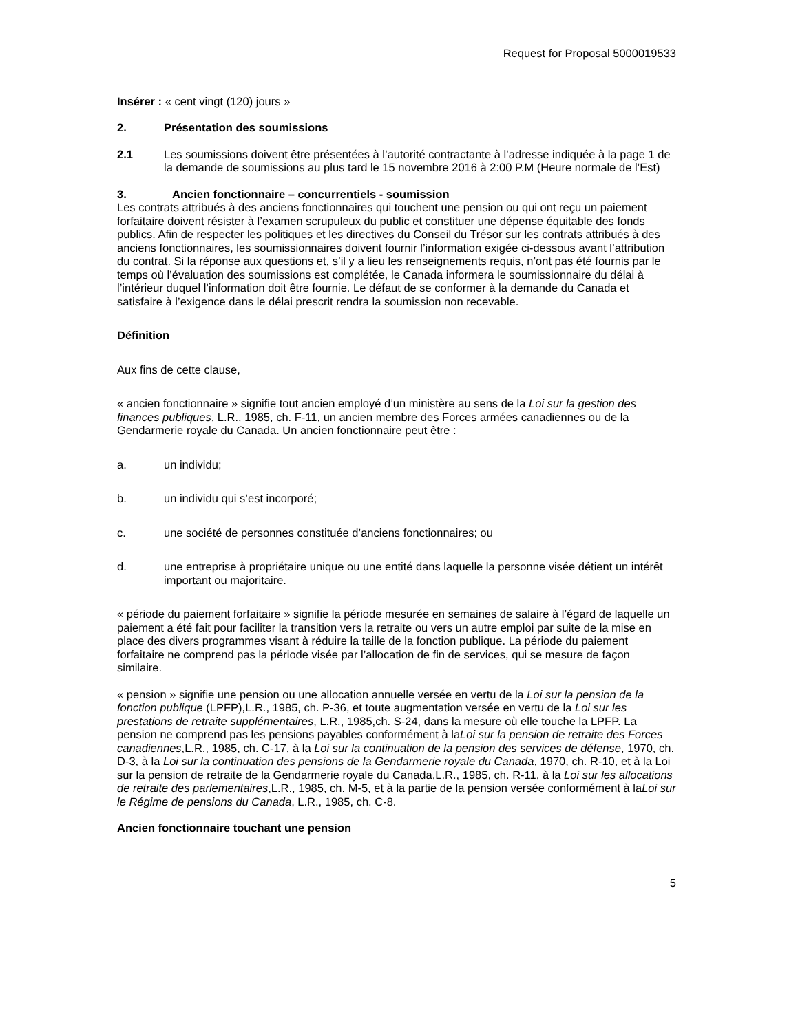Request for Proposal 5000019533
Insérer : « cent vingt (120) jours »
2. Présentation des soumissions
2.1 Les soumissions doivent être présentées à l’autorité contractante à l’adresse indiquée à la page 1 de la demande de soumissions au plus tard le 15 novembre 2016 à 2:00 P.M (Heure normale de l’Est)
3. Ancien fonctionnaire – concurrentiels - soumission
Les contrats attribués à des anciens fonctionnaires qui touchent une pension ou qui ont reçu un paiement forfaitaire doivent résister à l’examen scrupuleux du public et constituer une dépense équitable des fonds publics. Afin de respecter les politiques et les directives du Conseil du Trésor sur les contrats attribués à des anciens fonctionnaires, les soumissionnaires doivent fournir l’information exigée ci-dessous avant l’attribution du contrat. Si la réponse aux questions et, s’il y a lieu les renseignements requis, n’ont pas été fournis par le temps où l’évaluation des soumissions est complétée, le Canada informera le soumissionnaire du délai à l’intérieur duquel l’information doit être fournie. Le défaut de se conformer à la demande du Canada et satisfaire à l’exigence dans le délai prescrit rendra la soumission non recevable.
Définition
Aux fins de cette clause,
« ancien fonctionnaire » signifie tout ancien employé d’un ministère au sens de la Loi sur la gestion des finances publiques, L.R., 1985, ch. F-11, un ancien membre des Forces armées canadiennes ou de la Gendarmerie royale du Canada. Un ancien fonctionnaire peut être :
a. un individu;
b. un individu qui s’est incorporé;
c. une société de personnes constituée d’anciens fonctionnaires; ou
d. une entreprise à propriétaire unique ou une entité dans laquelle la personne visée détient un intérêt important ou majoritaire.
« période du paiement forfaitaire » signifie la période mesurée en semaines de salaire à l’égard de laquelle un paiement a été fait pour faciliter la transition vers la retraite ou vers un autre emploi par suite de la mise en place des divers programmes visant à réduire la taille de la fonction publique. La période du paiement forfaitaire ne comprend pas la période visée par l’allocation de fin de services, qui se mesure de façon similaire.
« pension » signifie une pension ou une allocation annuelle versée en vertu de la Loi sur la pension de la fonction publique (LPFP),L.R., 1985, ch. P-36, et toute augmentation versée en vertu de la Loi sur les prestations de retraite supplémentaires, L.R., 1985,ch. S-24, dans la mesure où elle touche la LPFP. La pension ne comprend pas les pensions payables conformément à laLoi sur la pension de retraite des Forces canadiennes,L.R., 1985, ch. C-17, à la Loi sur la continuation de la pension des services de défense, 1970, ch. D-3, à la Loi sur la continuation des pensions de la Gendarmerie royale du Canada, 1970, ch. R-10, et à la Loi sur la pension de retraite de la Gendarmerie royale du Canada,L.R., 1985, ch. R-11, à la Loi sur les allocations de retraite des parlementaires,L.R., 1985, ch. M-5, et à la partie de la pension versée conformément à laLoi sur le Régime de pensions du Canada, L.R., 1985, ch. C-8.
Ancien fonctionnaire touchant une pension
5